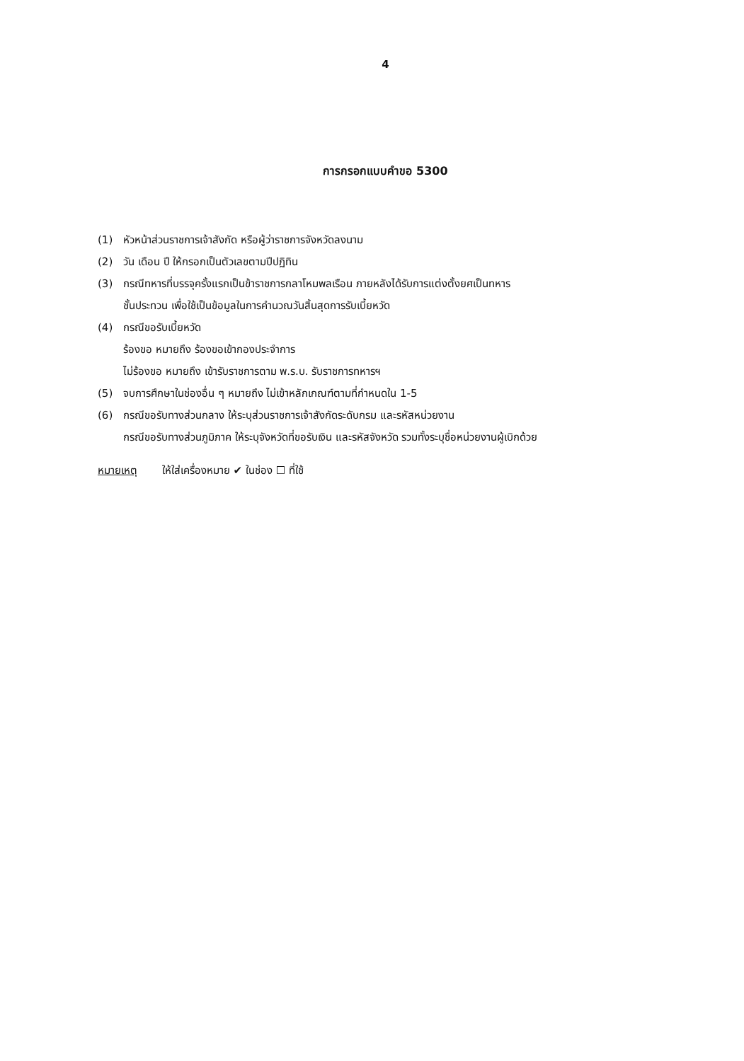4
การกรอกแบบคำขอ 5300
(1) หัวหน้าส่วนราชการเจ้าสังกัด หรือผู้ว่าราชการจังหวัดลงนาม
(2) วัน เดือน ปี ให้กรอกเป็นตัวเลขตามปีปฏิทิน
(3) กรณีทหารที่บรรจุครั้งแรกเป็นข้าราชการกลาโหมพลเรือน ภายหลังได้รับการแต่งตั้งยศเป็นทหาร
ชั้นประทวน เพื่อใช้เป็นข้อมูลในการคำนวณวันสิ้นสุดการรับเบี้ยหวัด
(4) กรณีขอรับเบี้ยหวัด
ร้องขอ หมายถึง ร้องขอเข้ากองประจำการ
ไม่ร้องขอ หมายถึง เข้ารับราชการตาม พ.ร.บ. รับราชการทหารฯ
(5) จบการศึกษาในช่องอื่น ๆ หมายถึง ไม่เข้าหลักเกณฑ์ตามที่กำหนดใน 1-5
(6) กรณีขอรับทางส่วนกลาง ให้ระบุส่วนราชการเจ้าสังกัดระดับกรม และรหัสหน่วยงาน
กรณีขอรับทางส่วนภูมิภาค ให้ระบุจังหวัดที่ขอรับเงิน และรหัสจังหวัด รวมทั้งระบุชื่อหน่วยงานผู้เบิกด้วย
หมายเหตุ ให้ใส่เครื่องหมาย ✔ ในช่อง ☐ ที่ใช้